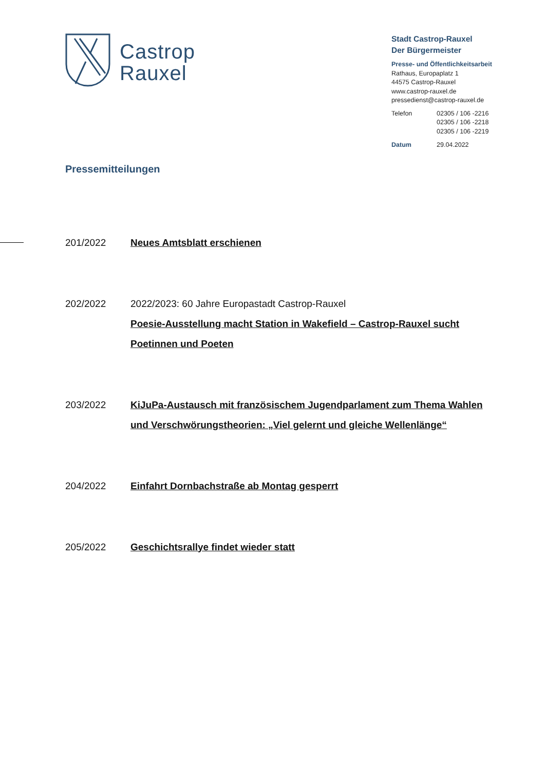Castrop
Rauxel
Stadt Castrop-Rauxel
Der Bürgermeister
Presse- und Öffentlichkeitsarbeit
Rathaus, Europaplatz 1
44575 Castrop-Rauxel
www.castrop-rauxel.de
pressedienst@castrop-rauxel.de
| Telefon | 02305 / 106 -2216 02305 / 106 -2218 02305 / 106 -2219 |
| Datum | 29.04.2022 |
Pressemitteilungen
201/2022 Neues Amtsblatt erschienen
202/2022 2022/2023: 60 Jahre Europastadt Castrop-Rauxel
Poesie-Ausstellung macht Station in Wakefield – Castrop-Rauxel sucht Poetinnen und Poeten
203/2022 KiJuPa-Austausch mit französischem Jugendparlament zum Thema Wahlen und Verschwörungstheorien: „Viel gelernt und gleiche Wellenlänge“
204/2022 Einfahrt Dornbachstraße ab Montag gesperrt
205/2022 Geschichtsrallye findet wieder statt